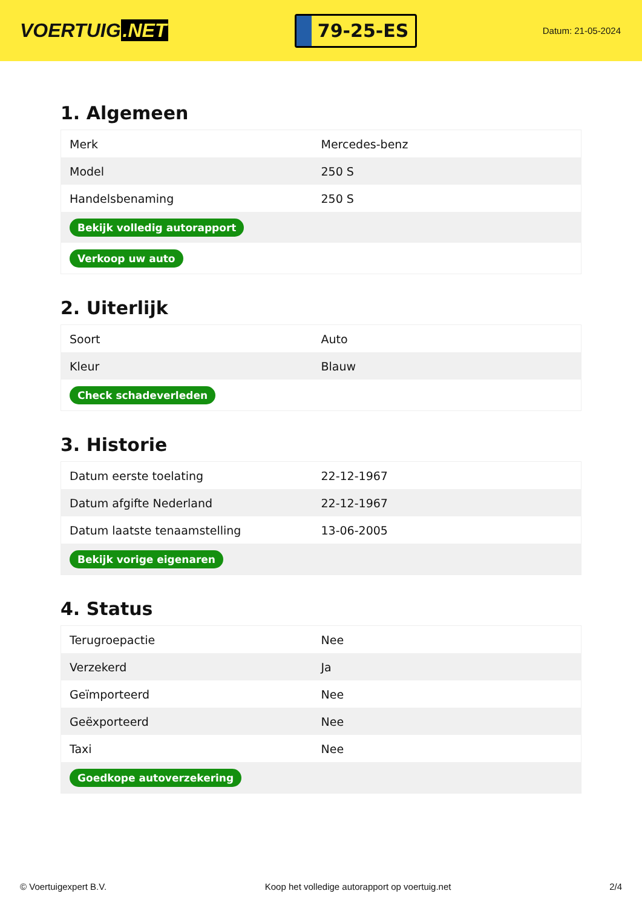VOERTUIG.NET
79-25-ES
Datum: 21-05-2024
1. Algemeen
| Merk | Mercedes-benz |
| Model | 250 S |
| Handelsbenaming | 250 S |
| Bekijk volledig autorapport | |
| Verkoop uw auto | |
2. Uiterlijk
| Soort | Auto |
| Kleur | Blauw |
| Check schadeverleden | |
3. Historie
| Datum eerste toelating | 22-12-1967 |
| Datum afgifte Nederland | 22-12-1967 |
| Datum laatste tenaamstelling | 13-06-2005 |
| Bekijk vorige eigenaren | |
4. Status
| Terugroepactie | Nee |
| Verzekerd | Ja |
| Geïmporteerd | Nee |
| Geëxporteerd | Nee |
| Taxi | Nee |
| Goedkope autoverzekering | |
© Voertuigexpert B.V. Koop het volledige autorapport op voertuig.net 2/4